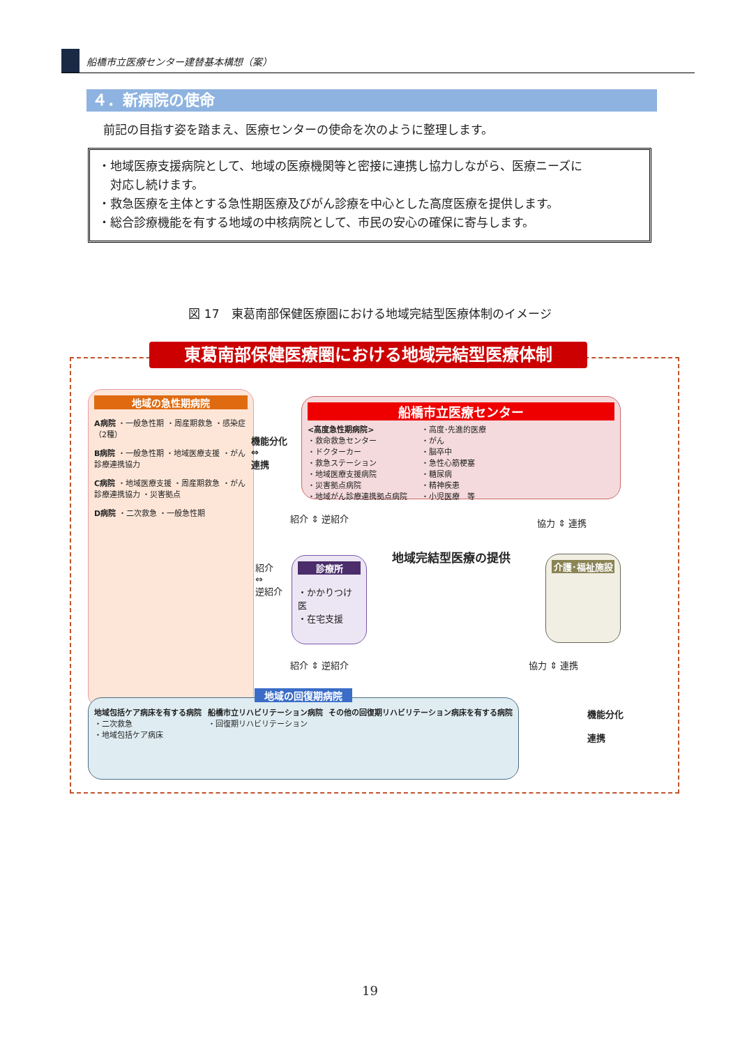船橋市立医療センター建替基本構想（案）
４．新病院の使命
前記の目指す姿を踏まえ、医療センターの使命を次のように整理します。
・地域医療支援病院として、地域の医療機関等と密接に連携し協力しながら、医療ニーズに
　対応し続けます。
・救急医療を主体とする急性期医療及びがん診療を中心とした高度医療を提供します。
・総合診療機能を有する地域の中核病院として、市民の安心の確保に寄与します。
図 17　東葛南部保健医療圏における地域完結型医療体制のイメージ
東葛南部保健医療圏における地域完結型医療体制
地域の急性期病院
A病院 ・一般急性期 ・周産期救急 ・感染症（2種）
B病院 ・一般急性期 ・地域医療支援 ・がん診療連携協力
C病院 ・地域医療支援 ・周産期救急 ・がん診療連携協力 ・災害拠点
D病院 ・二次救急 ・一般急性期
機能分化
⇔
連携
船橋市立医療センター
<高度急性期病院>
・救命救急センター
・ドクターカー
・救急ステーション
・地域医療支援病院
・災害拠点病院
・地域がん診療連携拠点病院
・高度･先進的医療
・がん
・脳卒中
・急性心筋梗塞
・糖尿病
・精神疾患
・小児医療　等
紹介 ⇕ 逆紹介 協力 ⇕ 連携
紹介
⇔
逆紹介
診療所
・かかりつけ医
・在宅支援
地域完結型医療の提供 介護･福祉施設
紹介 ⇕ 逆紹介 協力 ⇕ 連携
地域の回復期病院
地域包括ケア病床を有する病院
・二次救急
・地域包括ケア病床
船橋市立リハビリテーション病院
・回復期リハビリテーション
その他の回復期リハビリテーション病床を有する病院
機能分化
連携
19